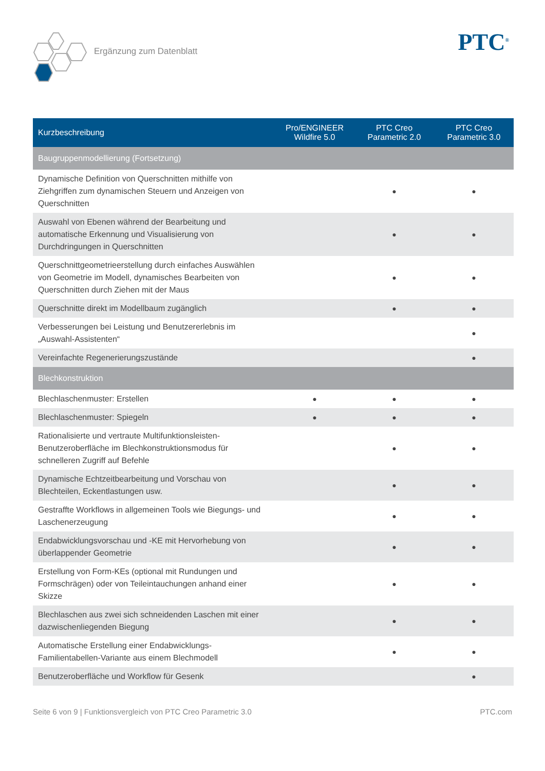Ergänzung zum Datenblatt PTC<sup>®</sup>
| Kurzbeschreibung | Pro/ENGINEER Wildfire 5.0 | PTC Creo Parametric 2.0 | PTC Creo Parametric 3.0 |
| --- | --- | --- | --- |
| Baugruppenmodellierung (Fortsetzung) | | | |
| Dynamische Definition von Querschnitten mithilfe von Ziehgriffen zum dynamischen Steuern und Anzeigen von Querschnitten | | ● | ● |
| Auswahl von Ebenen während der Bearbeitung und automatische Erkennung und Visualisierung von Durchdringungen in Querschnitten | | ● | ● |
| Querschnittgeometrieerstellung durch einfaches Auswählen von Geometrie im Modell, dynamisches Bearbeiten von Querschnitten durch Ziehen mit der Maus | | ● | ● |
| Querschnitte direkt im Modellbaum zugänglich | | ● | ● |
| Verbesserungen bei Leistung und Benutzererlebnis im „Auswahl-Assistenten“ | | | ● |
| Vereinfachte Regenerierungszustände | | | ● |
| Blechkonstruktion | | | |
| Blechlaschenmuster: Erstellen | ● | ● | ● |
| Blechlaschenmuster: Spiegeln | ● | ● | ● |
| Rationalisierte und vertraute Multifunktionsleisten-Benutzeroberfläche im Blechkonstruktionsmodus für schnelleren Zugriff auf Befehle | | ● | ● |
| Dynamische Echtzeitbearbeitung und Vorschau von Blechteilen, Eckentlastungen usw. | | ● | ● |
| Gestraffte Workflows in allgemeinen Tools wie Biegungs- und Laschenerzeugung | | ● | ● |
| Endabwicklungsvorschau und -KE mit Hervorhebung von überlappender Geometrie | | ● | ● |
| Erstellung von Form-KEs (optional mit Rundungen und Formschrägen) oder von Teileintauchungen anhand einer Skizze | | ● | ● |
| Blechlaschen aus zwei sich schneidenden Laschen mit einer dazwischenliegenden Biegung | | ● | ● |
| Automatische Erstellung einer Endabwicklungs-Familientabellen-Variante aus einem Blechmodell | | ● | ● |
| Benutzeroberfläche und Workflow für Gesenk | | | ● |
Seite 6 von 9 | Funktionsvergleich von PTC Creo Parametric 3.0 PTC.com